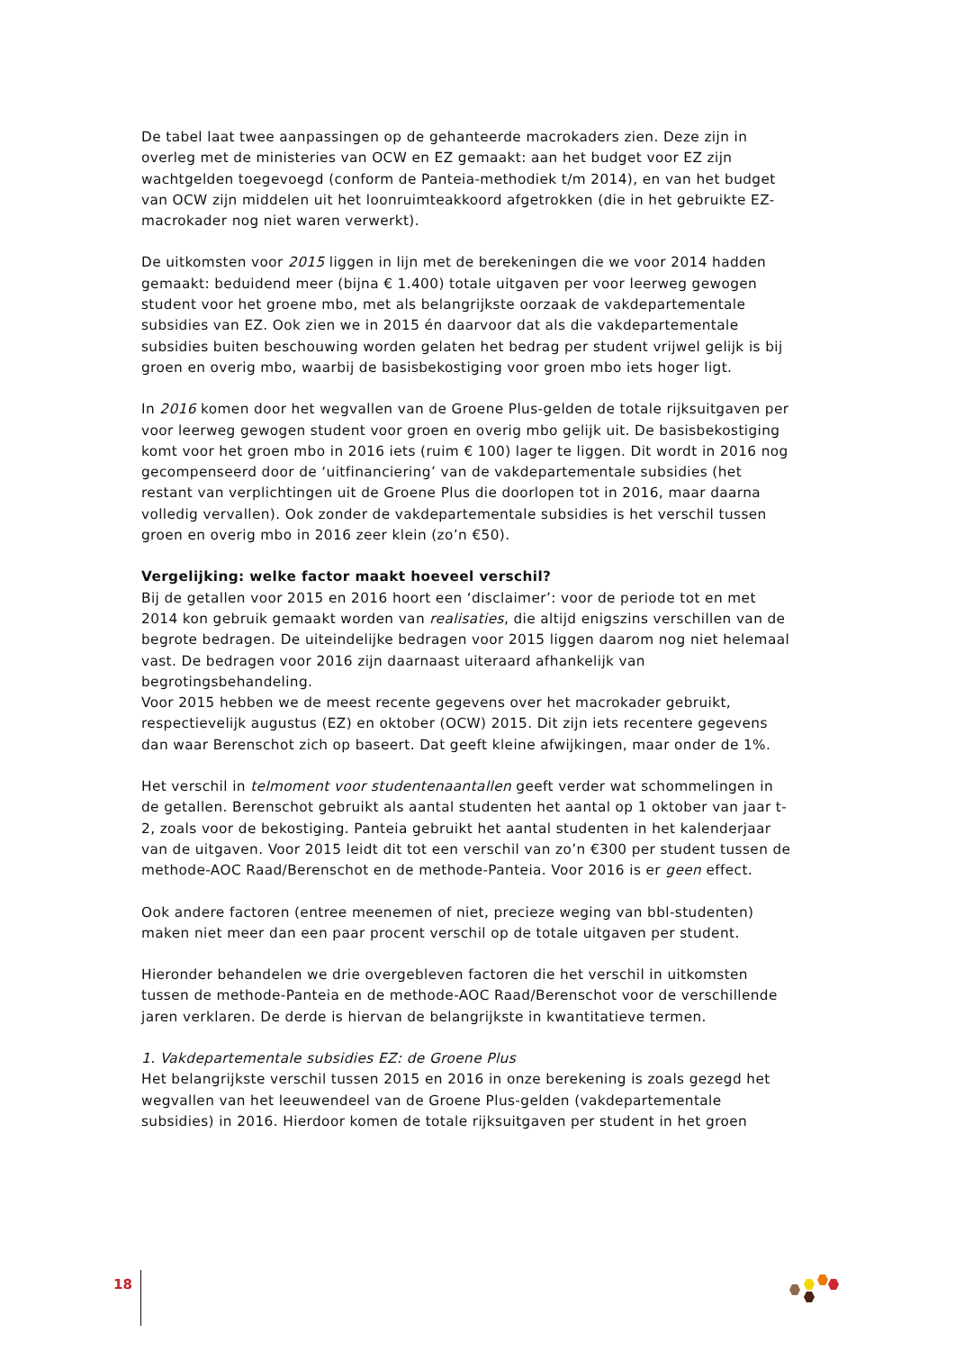De tabel laat twee aanpassingen op de gehanteerde macrokaders zien. Deze zijn in overleg met de ministeries van OCW en EZ gemaakt: aan het budget voor EZ zijn wachtgelden toegevoegd (conform de Panteia-methodiek t/m 2014), en van het budget van OCW zijn middelen uit het loonruimteakkoord afgetrokken (die in het gebruikte EZ-macrokader nog niet waren verwerkt).
De uitkomsten voor 2015 liggen in lijn met de berekeningen die we voor 2014 hadden gemaakt: beduidend meer (bijna € 1.400) totale uitgaven per voor leerweg gewogen student voor het groene mbo, met als belangrijkste oorzaak de vakdepartementale subsidies van EZ. Ook zien we in 2015 én daarvoor dat als die vakdepartementale subsidies buiten beschouwing worden gelaten het bedrag per student vrijwel gelijk is bij groen en overig mbo, waarbij de basisbekostiging voor groen mbo iets hoger ligt.
In 2016 komen door het wegvallen van de Groene Plus-gelden de totale rijksuitgaven per voor leerweg gewogen student voor groen en overig mbo gelijk uit. De basisbekostiging komt voor het groen mbo in 2016 iets (ruim € 100) lager te liggen. Dit wordt in 2016 nog gecompenseerd door de ‘uitfinanciering’ van de vakdepartementale subsidies (het restant van verplichtingen uit de Groene Plus die doorlopen tot in 2016, maar daarna volledig vervallen). Ook zonder de vakdepartementale subsidies is het verschil tussen groen en overig mbo in 2016 zeer klein (zo’n €50).
Vergelijking: welke factor maakt hoeveel verschil?
Bij de getallen voor 2015 en 2016 hoort een ‘disclaimer’: voor de periode tot en met 2014 kon gebruik gemaakt worden van realisaties, die altijd enigszins verschillen van de begrote bedragen. De uiteindelijke bedragen voor 2015 liggen daarom nog niet helemaal vast. De bedragen voor 2016 zijn daarnaast uiteraard afhankelijk van begrotingsbehandeling.
Voor 2015 hebben we de meest recente gegevens over het macrokader gebruikt, respectievelijk augustus (EZ) en oktober (OCW) 2015. Dit zijn iets recentere gegevens dan waar Berenschot zich op baseert. Dat geeft kleine afwijkingen, maar onder de 1%.
Het verschil in telmoment voor studentenaantallen geeft verder wat schommelingen in de getallen. Berenschot gebruikt als aantal studenten het aantal op 1 oktober van jaar t-2, zoals voor de bekostiging. Panteia gebruikt het aantal studenten in het kalenderjaar van de uitgaven. Voor 2015 leidt dit tot een verschil van zo’n €300 per student tussen de methode-AOC Raad/Berenschot en de methode-Panteia. Voor 2016 is er geen effect.
Ook andere factoren (entree meenemen of niet, precieze weging van bbl-studenten) maken niet meer dan een paar procent verschil op de totale uitgaven per student.
Hieronder behandelen we drie overgebleven factoren die het verschil in uitkomsten tussen de methode-Panteia en de methode-AOC Raad/Berenschot voor de verschillende jaren verklaren. De derde is hiervan de belangrijkste in kwantitatieve termen.
1. Vakdepartementale subsidies EZ: de Groene Plus
Het belangrijkste verschil tussen 2015 en 2016 in onze berekening is zoals gezegd het wegvallen van het leeuwendeel van de Groene Plus-gelden (vakdepartementale subsidies) in 2016. Hierdoor komen de totale rijksuitgaven per student in het groen
18